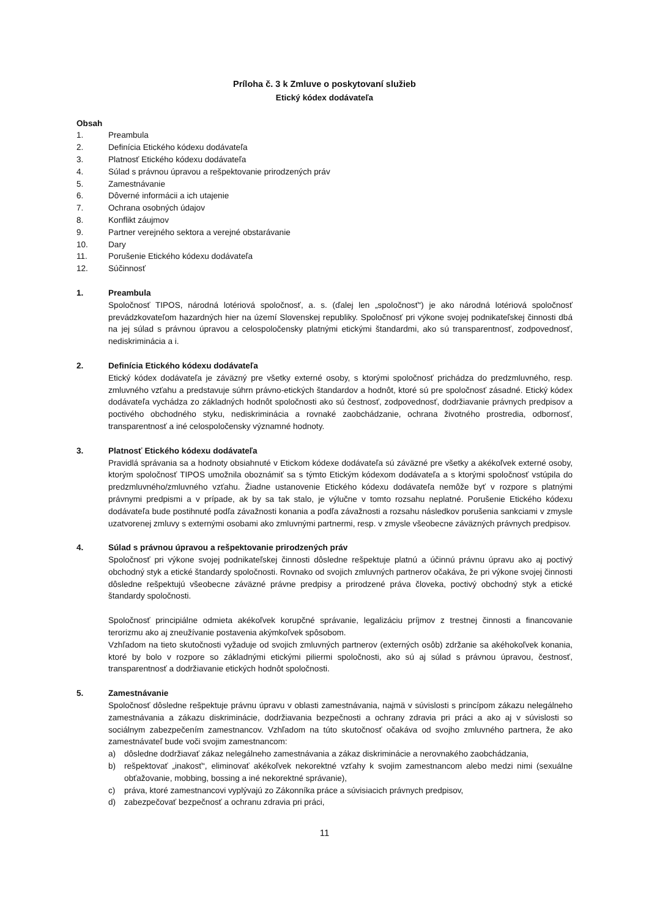Príloha č. 3 k Zmluve o poskytovaní služieb
Etický kódex dodávateľa
Obsah
1. Preambula
2. Definícia Etického kódexu dodávateľa
3. Platnosť Etického kódexu dodávateľa
4. Súlad s právnou úpravou a rešpektovanie prirodzených práv
5. Zamestnávanie
6. Dôverné informácii a ich utajenie
7. Ochrana osobných údajov
8. Konflikt záujmov
9. Partner verejného sektora a verejné obstarávanie
10. Dary
11. Porušenie Etického kódexu dodávateľa
12. Súčinnosť
1. Preambula
Spoločnosť TIPOS, národná lotériová spoločnosť, a. s. (ďalej len „spoločnosť“) je ako národná lotériová spoločnosť prevádzkovateľom hazardných hier na území Slovenskej republiky. Spoločnosť pri výkone svojej podnikateľskej činnosti dbá na jej súlad s právnou úpravou a celospoločensky platnými etickými štandardmi, ako sú transparentnosť, zodpovednosť, nediskriminácia a i.
2. Definícia Etického kódexu dodávateľa
Etický kódex dodávateľa je záväzný pre všetky externé osoby, s ktorými spoločnosť prichádza do predzmluvného, resp. zmluvného vzťahu a predstavuje súhrn právno-etických štandardov a hodnôt, ktoré sú pre spoločnosť zásadné. Etický kódex dodávateľa vychádza zo základných hodnôt spoločnosti ako sú čestnosť, zodpovednosť, dodržiavanie právnych predpisov a poctivého obchodného styku, nediskriminácia a rovnaké zaobchádzanie, ochrana životného prostredia, odbornosť, transparentnosť a iné celospoločensky významné hodnoty.
3. Platnosť Etického kódexu dodávateľa
Pravidlá správania sa a hodnoty obsiahnuté v Etickom kódexe dodávateľa sú záväzné pre všetky a akékoľvek externé osoby, ktorým spoločnosť TIPOS umožnila oboznámiť sa s týmto Etickým kódexom dodávateľa a s ktorými spoločnosť vstúpila do predzmluvného/zmluvného vzťahu. Žiadne ustanovenie Etického kódexu dodávateľa nemôže byť v rozpore s platnými právnymi predpismi a v prípade, ak by sa tak stalo, je výlučne v tomto rozsahu neplatné. Porušenie Etického kódexu dodávateľa bude postihnuté podľa závažnosti konania a podľa závažnosti a rozsahu následkov porušenia sankciami v zmysle uzatvorenej zmluvy s externými osobami ako zmluvnými partnermi, resp. v zmysle všeobecne záväzných právnych predpisov.
4. Súlad s právnou úpravou a rešpektovanie prirodzených práv
Spoločnosť pri výkone svojej podnikateľskej činnosti dôsledne rešpektuje platnú a účinnú právnu úpravu ako aj poctivý obchodný styk a etické štandardy spoločnosti. Rovnako od svojich zmluvných partnerov očakáva, že pri výkone svojej činnosti dôsledne rešpektujú všeobecne záväzné právne predpisy a prirodzené práva človeka, poctivý obchodný styk a etické štandardy spoločnosti.
Spoločnosť principiálne odmieta akékoľvek korupčné správanie, legalizáciu príjmov z trestnej činnosti a financovanie terorizmu ako aj zneužívanie postavenia akýmkoľvek spôsobom.
Vzhľadom na tieto skutočnosti vyžaduje od svojich zmluvných partnerov (externých osôb) zdržanie sa akéhokoľvek konania, ktoré by bolo v rozpore so základnými etickými piliermi spoločnosti, ako sú aj súlad s právnou úpravou, čestnosť, transparentnosť a dodržiavanie etických hodnôt spoločnosti.
5. Zamestnávanie
Spoločnosť dôsledne rešpektuje právnu úpravu v oblasti zamestnávania, najmä v súvislosti s princípom zákazu nelegálneho zamestnávania a zákazu diskriminácie, dodržiavania bezpečnosti a ochrany zdravia pri práci a ako aj v súvislosti so sociálnym zabezpečením zamestnancov. Vzhľadom na túto skutočnosť očakáva od svojho zmluvného partnera, že ako zamestnávateľ bude voči svojim zamestnancom:
a) dôsledne dodržiavať zákaz nelegálneho zamestnávania a zákaz diskriminácie a nerovnakého zaobchádzania,
b) rešpektovať „inakosť“, eliminovať akékoľvek nekorektné vzťahy k svojim zamestnancom alebo medzi nimi (sexuálne obťažovanie, mobbing, bossing a iné nekorektné správanie),
c) práva, ktoré zamestnancovi vyplývajú zo Zákonníka práce a súvisiacich právnych predpisov,
d) zabezpečovať bezpečnosť a ochranu zdravia pri práci,
11